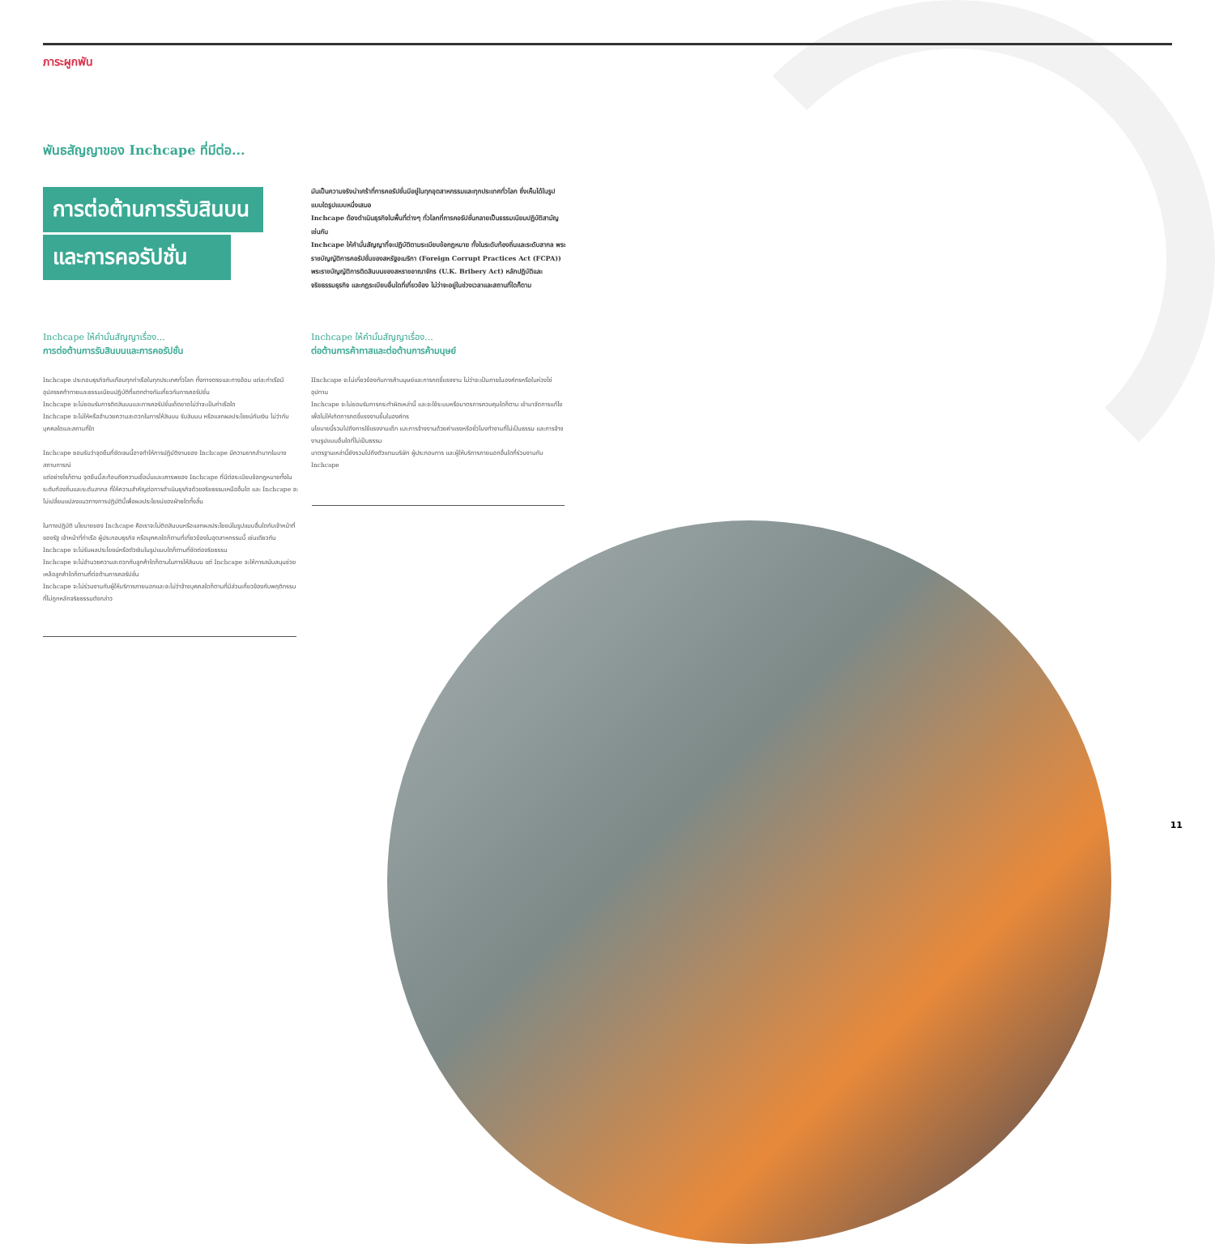ภาระผูกพัน
พันธสัญญาของ Inchcape ที่มีต่อ...
การต่อต้านการรับสินบน
และการคอรัปชั่น
มันเป็นความจริงน่าเศร้าที่การคอรัปชั่นมีอยู่ในทุกอุตสาหกรรมและทุกประเทศทั่วโลก ซึ่งเห็นได้ในรูปแบบใดรูปแบบหนึ่งเสมอ
Inchcape ต้องดำเนินธุรกิจในพื้นที่ต่างๆ ทั่วโลกที่การคอรัปชั่นกลายเป็นธรรมเนียมปฏิบัติสามัญเช่นกัน
Inchcape ให้คำมั่นสัญญาที่จะปฏิบัติตามระเบียบข้อกฎหมาย ทั้งในระดับท้องถิ่นและระดับสากล พระราชบัญญัติการคอรัปชั่นของสหรัฐอเมริกา (Foreign Corrupt Practices Act (FCPA)) พระราชบัญญัติการติดสินบนของสหราชอาณาจักร (U.K. Bribery Act) หลักปฏิบัติและจริยธรรมธุรกิจ และกฎระเบียบอื่นใดที่เกี่ยวข้อง ไม่ว่าจะอยู่ในช่วงเวลาและสถานที่ใดก็ตาม
Inchcape ให้คำมั่นสัญญาเรื่อง...
การต่อต้านการรับสินบนและการคอรัปชั่น
Inchcape ประกอบธุรกิจกับเกือบทุกท่าเรือในทุกประเทศทั่วโลก ทั้งทางตรงและทางอ้อม แต่ละท่าเรือมีอุปสรรคท้าทายและธรรมเนียมปฏิบัติที่แตกต่างกันเกี่ยวกับการคอรัปชั่น
Inchcape จะไม่ยอมรับการติดสินบนและการคอรัปชั่นเด็ดขาดไม่ว่าจะเป็นท่าเรือใด
Inchcape จะไม่ให้หรืออำนวยความสะดวกในการให้สินบน รับสินบน หรือแลกผลประโยชน์กับเงิน ไม่ว่ากับบุคคลใดและสถานที่ใด
Inchcape ยอมรับว่าจุดยืนที่ชัดเจนนี้อาจทำให้การปฏิบัติงานของ Inchcape มีความยากลำบากในบางสถานการณ์
แต่อย่างไรก็ตาม จุดยืนนี้สะท้อนถึงความเชื่อมั่นและเคารพของ Inchcape ที่มีต่อระเบียบข้อกฎหมายทั้งในระดับท้องถิ่นและระดับสากล ที่ให้ความสำคัญต่อการดำเนินธุรกิจด้วยจริยธรรมเหนืออื่นใด และ Inchcape จะไม่เปลี่ยนแปลงแนวทางการปฏิบัตินี้เพื่อผลประโยชน์ของฝ่ายใดทั้งสิ้น
ในทางปฏิบัติ นโยบายของ Inchcape คือเราจะไม่ติดสินบนหรือแลกผลประโยชน์ในรูปแบบอื่นใดกับเจ้าหน้าที่ของรัฐ เจ้าหน้าที่ท่าเรือ ผู้ประกอบธุรกิจ หรือบุคคลใดก็ตามที่เกี่ยวข้องในอุตสาหกรรมนี้ เช่นเดียวกัน Inchcape จะไม่รับผลประโยชน์หรือตัวเงินในรูปแบบใดก็ตามที่ขัดต่อจริยธรรม
Inchcape จะไม่อำนวยความสะดวกกับลูกค้าใดก็ตามในการให้สินบน แต่ Inchcape จะให้การสนับสนุนช่วยเหลือลูกค้าใดก็ตามที่ต่อต้านการคอรัปชั่น
Inchcape จะไม่ร่วมงานกับผู้ให้บริการภายนอกและจะไม่ว่าจ้างบุคคลใดก็ตามที่มีส่วนเกี่ยวข้องกับพฤติกรรมที่ไม่ถูกหลักจริยธรรมดังกล่าว
Inchcape ให้คำมั่นสัญญาเรื่อง...
ต่อต้านการค้าทาสและต่อต้านการค้ามนุษย์
IInchcape จะไม่เกี่ยวข้องกับการค้ามนุษย์และการกดขี่แรงงาน ไม่ว่าจะเป็นภายในองค์กรหรือในห่วงโซ่อุปทาน
Inchcape จะไม่ยอมรับการกระทำผิดเหล่านี้ และจะใช้ระบบหรือมาตรการควบคุมใดก็ตาม เข้ามาจัดการแก้ไขเพื่อไม่ให้เกิดการกดขี่แรงงานขึ้นในองค์กร
นโยบายนี้รวมไปถึงการใช้แรงงานเด็ก และการจ้างงานด้วยค่าแรงหรือชั่วโมงทำงานที่ไม่เป็นธรรม และการจ้างงานรูปแบบอื่นใดที่ไม่เป็นธรรม
มาตรฐานเหล่านี้ยังรวมไปถึงตัวแทนบริษัท ผู้ประกอบการ และผู้ให้บริการภายนอกอื่นใดที่ร่วมงานกับ Inchcape
11